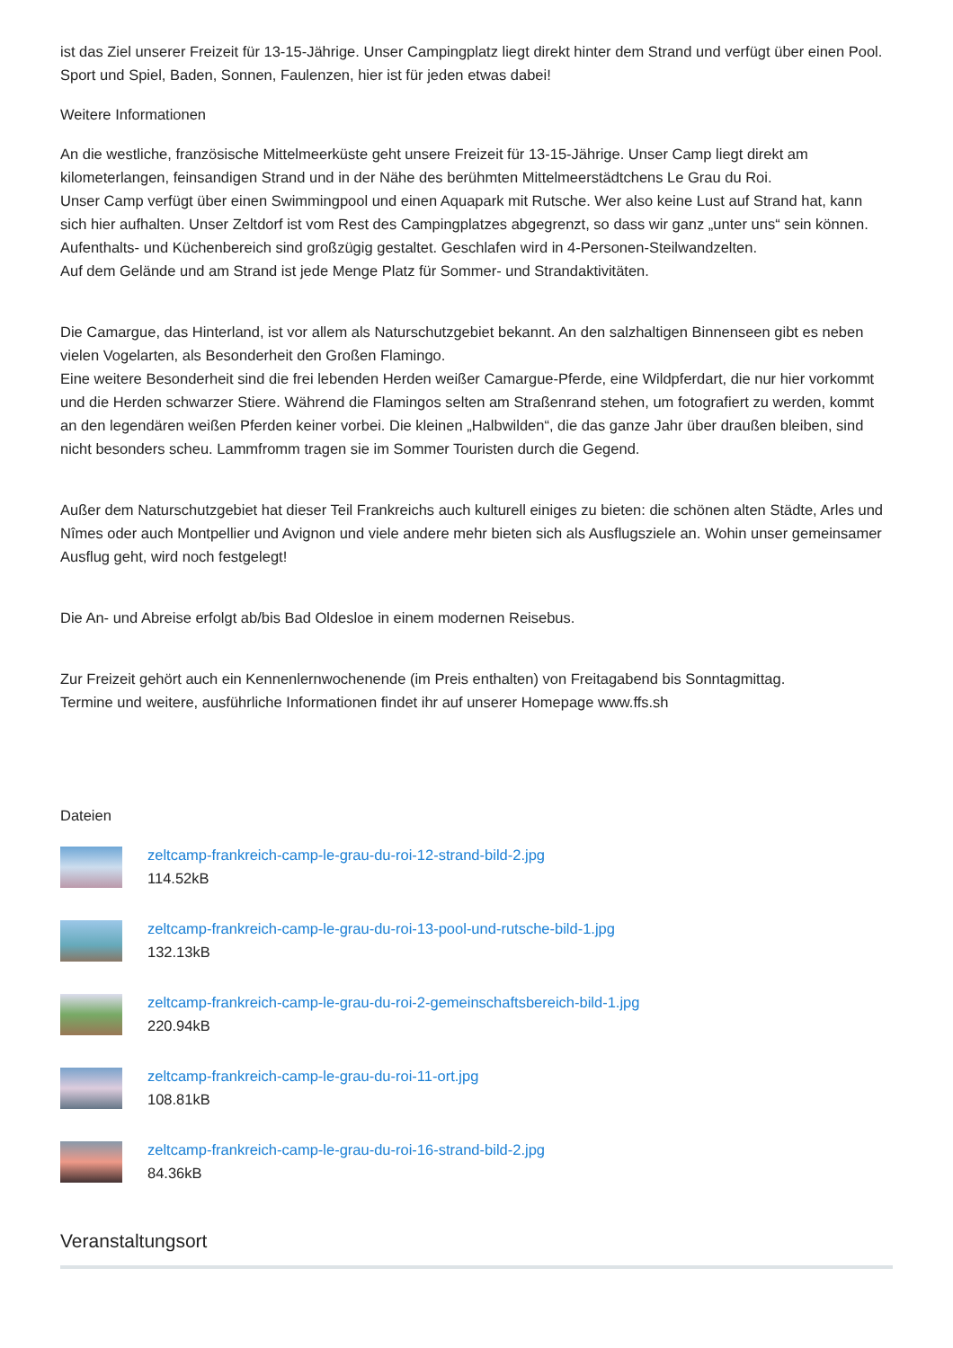ist das Ziel unserer Freizeit für 13-15-Jährige. Unser Campingplatz liegt direkt hinter dem Strand und verfügt über einen Pool. Sport und Spiel, Baden, Sonnen, Faulenzen, hier ist für jeden etwas dabei!
Weitere Informationen
An die westliche, französische Mittelmeerküste geht unsere Freizeit für 13-15-Jährige. Unser Camp liegt direkt am kilometerlangen, feinsandigen Strand und in der Nähe des berühmten Mittelmeerstädtchens Le Grau du Roi.
Unser Camp verfügt über einen Swimmingpool und einen Aquapark mit Rutsche. Wer also keine Lust auf Strand hat, kann sich hier aufhalten. Unser Zeltdorf ist vom Rest des Campingplatzes abgegrenzt, so dass wir ganz „unter uns“ sein können. Aufenthalts- und Küchenbereich sind großzügig gestaltet. Geschlafen wird in 4-Personen-Steilwandzelten.
Auf dem Gelände und am Strand ist jede Menge Platz für Sommer- und Strandaktivitäten.
Die Camargue, das Hinterland, ist vor allem als Naturschutzgebiet bekannt. An den salzhaltigen Binnenseen gibt es neben vielen Vogelarten, als Besonderheit den Großen Flamingo.
Eine weitere Besonderheit sind die frei lebenden Herden weißer Camargue-Pferde, eine Wildpferdart, die nur hier vorkommt und die Herden schwarzer Stiere. Während die Flamingos selten am Straßenrand stehen, um fotografiert zu werden, kommt an den legendären weißen Pferden keiner vorbei. Die kleinen „Halbwilden“, die das ganze Jahr über draußen bleiben, sind nicht besonders scheu. Lammfromm tragen sie im Sommer Touristen durch die Gegend.
Außer dem Naturschutzgebiet hat dieser Teil Frankreichs auch kulturell einiges zu bieten: die schönen alten Städte, Arles und Nîmes oder auch Montpellier und Avignon und viele andere mehr bieten sich als Ausflugsziele an. Wohin unser gemeinsamer Ausflug geht, wird noch festgelegt!
Die An- und Abreise erfolgt ab/bis Bad Oldesloe in einem modernen Reisebus.
Zur Freizeit gehört auch ein Kennenlernwochenende (im Preis enthalten) von Freitagabend bis Sonntagmittag.
Termine und weitere, ausführliche Informationen findet ihr auf unserer Homepage www.ffs.sh
Dateien
zeltcamp-frankreich-camp-le-grau-du-roi-12-strand-bild-2.jpg
114.52kB
zeltcamp-frankreich-camp-le-grau-du-roi-13-pool-und-rutsche-bild-1.jpg
132.13kB
zeltcamp-frankreich-camp-le-grau-du-roi-2-gemeinschaftsbereich-bild-1.jpg
220.94kB
zeltcamp-frankreich-camp-le-grau-du-roi-11-ort.jpg
108.81kB
zeltcamp-frankreich-camp-le-grau-du-roi-16-strand-bild-2.jpg
84.36kB
Veranstaltungsort